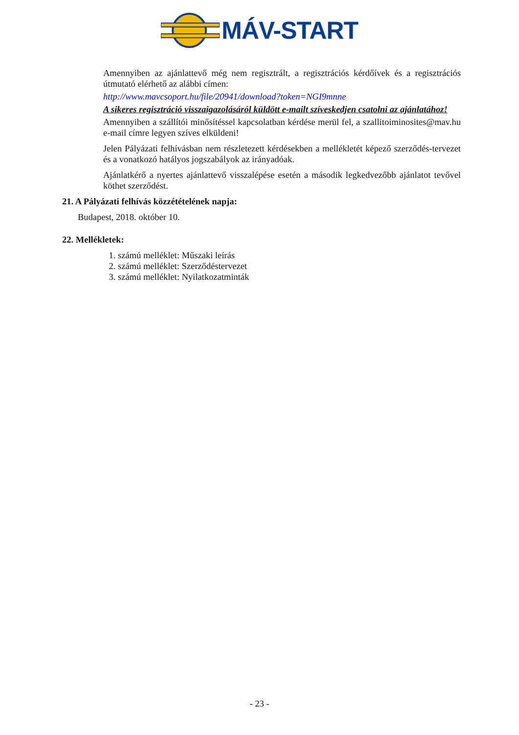MÁV-START
Amennyiben az ajánlattevő még nem regisztrált, a regisztrációs kérdőívek és a regisztrációs útmutató elérhető az alábbi címen:
http://www.mavcsoport.hu/file/20941/download?token=NGI9mnne
A sikeres regisztráció visszaigazolásáról küldött e-mailt szíveskedjen csatolni az ajánlatához!
Amennyiben a szállítói minősítéssel kapcsolatban kérdése merül fel, a szallitoiminosites@mav.hu e-mail címre legyen szíves elküldeni!
Jelen Pályázati felhívásban nem részletezett kérdésekben a mellékletét képező szerződés-tervezet és a vonatkozó hatályos jogszabályok az irányadóak.
Ajánlatkérő a nyertes ajánlattevő visszalépése esetén a második legkedvezőbb ajánlatot tevővel köthet szerződést.
21. A Pályázati felhívás közzétételének napja:
Budapest, 2018. október 10.
22. Mellékletek:
1. számú melléklet: Műszaki leírás
2. számú melléklet: Szerződéstervezet
3. számú melléklet: Nyilatkozatminták
- 23 -